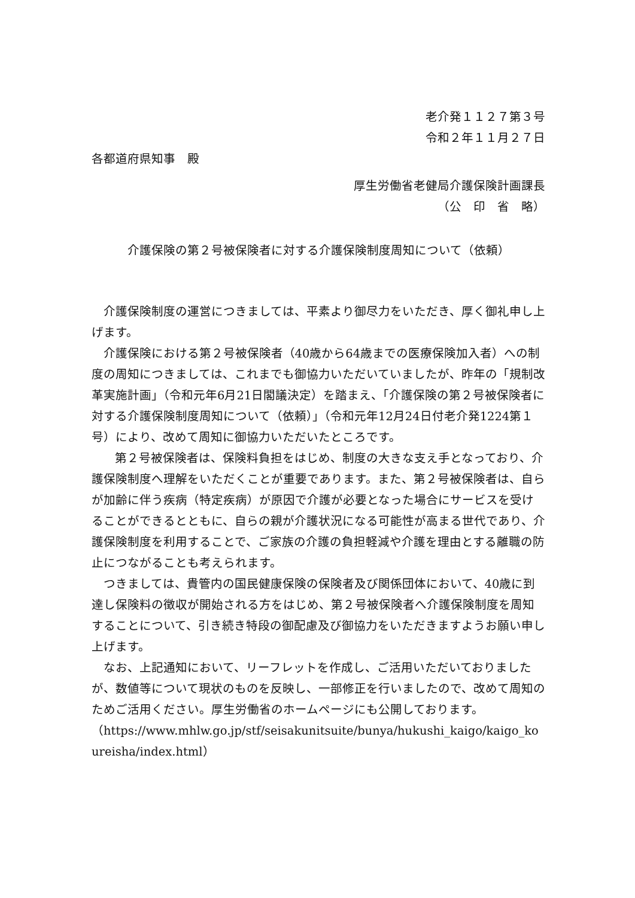老介発１１２７第３号
令和２年１１月２７日
各都道府県知事　殿
厚生労働省老健局介護保険計画課長
（公　印　省　略）
介護保険の第２号被保険者に対する介護保険制度周知について（依頼）
介護保険制度の運営につきましては、平素より御尽力をいただき、厚く御礼申し上げます。
介護保険における第２号被保険者（40歳から64歳までの医療保険加入者）への制度の周知につきましては、これまでも御協力いただいていましたが、昨年の「規制改革実施計画」（令和元年6月21日閣議決定）を踏まえ、「介護保険の第２号被保険者に対する介護保険制度周知について（依頼）」（令和元年12月24日付老介発1224第１号）により、改めて周知に御協力いただいたところです。
第２号被保険者は、保険料負担をはじめ、制度の大きな支え手となっており、介護保険制度へ理解をいただくことが重要であります。また、第２号被保険者は、自らが加齢に伴う疾病（特定疾病）が原因で介護が必要となった場合にサービスを受けることができるとともに、自らの親が介護状況になる可能性が高まる世代であり、介護保険制度を利用することで、ご家族の介護の負担軽減や介護を理由とする離職の防止につながることも考えられます。
つきましては、貴管内の国民健康保険の保険者及び関係団体において、40歳に到達し保険料の徴収が開始される方をはじめ、第２号被保険者へ介護保険制度を周知することについて、引き続き特段の御配慮及び御協力をいただきますようお願い申し上げます。
なお、上記通知において、リーフレットを作成し、ご活用いただいておりましたが、数値等について現状のものを反映し、一部修正を行いましたので、改めて周知のためご活用ください。厚生労働省のホームページにも公開しております。
（https://www.mhlw.go.jp/stf/seisakunitsuite/bunya/hukushi_kaigo/kaigo_koureisha/index.html）